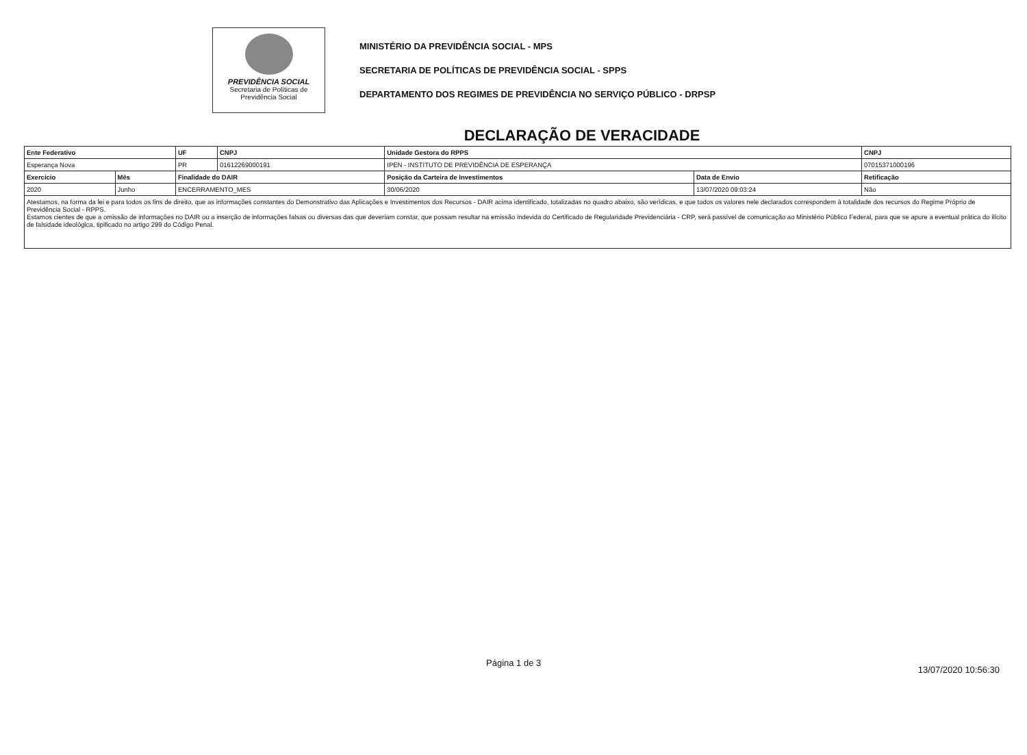PREVIDÊNCIA SOCIAL
Secretaria de Políticas de
Previdência Social
MINISTÉRIO DA PREVIDÊNCIA SOCIAL - MPS
SECRETARIA DE POLÍTICAS DE PREVIDÊNCIA SOCIAL - SPPS
DEPARTAMENTO DOS REGIMES DE PREVIDÊNCIA NO SERVIÇO PÚBLICO - DRPSP
DECLARAÇÃO DE VERACIDADE
| Ente Federativo | | | UF | CNPJ | Unidade Gestora do RPPS | | CNPJ |
| Esperança Nova | | | PR | 01612269000191 | IPEN - INSTITUTO DE PREVIDÊNCIA DE ESPERANÇA | | 07015371000196 |
| Exercicio | Mês | Finalidade do DAIR | | | Posição da Carteira de Investimentos | Data de Envio | Retificação |
| 2020 | Junho | ENCERRAMENTO_MES | | | 30/06/2020 | 13/07/2020 09:03:24 | Não |
| Atestamos, na forma da lei e para todos os fins de direito, que as informações constantes do Demonstrativo das Aplicações e Investimentos dos Recursos - DAIR acima identificado, totalizadas no quadro abaixo, são verídicas, e que todos os valores nele declarados correspondem à totalidade dos recursos do Regime Próprio de Previdência Social - RPPS. Estamos cientes de que a omissão de informações no DAIR ou a inserção de informações falsas ou diversas das que deveriam constar, que possam resultar na emissão indevida do Certificado de Regularidade Previdenciária - CRP, será passível de comunicação ao Ministério Público Federal, para que se apure a eventual prática do ilícito de falsidade ideológica, tipificado no artigo 299 do Código Penal. | | | | | | | |
Página 1 de 3
13/07/2020 10:56:30